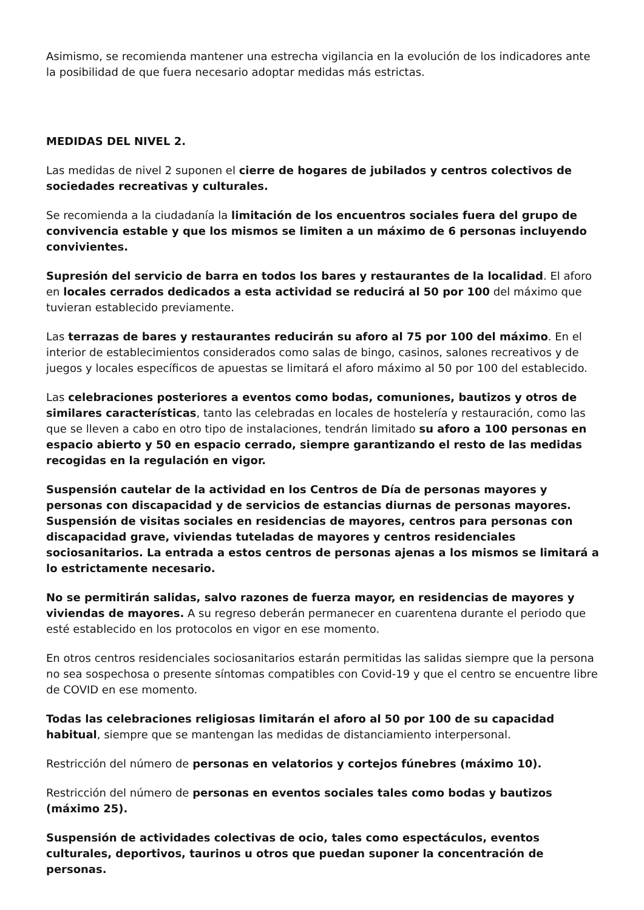Asimismo, se recomienda mantener una estrecha vigilancia en la evolución de los indicadores ante la posibilidad de que fuera necesario adoptar medidas más estrictas.
MEDIDAS DEL NIVEL 2.
Las medidas de nivel 2 suponen el cierre de hogares de jubilados y centros colectivos de sociedades recreativas y culturales.
Se recomienda a la ciudadanía la limitación de los encuentros sociales fuera del grupo de convivencia estable y que los mismos se limiten a un máximo de 6 personas incluyendo convivientes.
Supresión del servicio de barra en todos los bares y restaurantes de la localidad. El aforo en locales cerrados dedicados a esta actividad se reducirá al 50 por 100 del máximo que tuvieran establecido previamente.
Las terrazas de bares y restaurantes reducirán su aforo al 75 por 100 del máximo. En el interior de establecimientos considerados como salas de bingo, casinos, salones recreativos y de juegos y locales específicos de apuestas se limitará el aforo máximo al 50 por 100 del establecido.
Las celebraciones posteriores a eventos como bodas, comuniones, bautizos y otros de similares características, tanto las celebradas en locales de hostelería y restauración, como las que se lleven a cabo en otro tipo de instalaciones, tendrán limitado su aforo a 100 personas en espacio abierto y 50 en espacio cerrado, siempre garantizando el resto de las medidas recogidas en la regulación en vigor.
Suspensión cautelar de la actividad en los Centros de Día de personas mayores y personas con discapacidad y de servicios de estancias diurnas de personas mayores. Suspensión de visitas sociales en residencias de mayores, centros para personas con discapacidad grave, viviendas tuteladas de mayores y centros residenciales sociosanitarios. La entrada a estos centros de personas ajenas a los mismos se limitará a lo estrictamente necesario.
No se permitirán salidas, salvo razones de fuerza mayor, en residencias de mayores y viviendas de mayores. A su regreso deberán permanecer en cuarentena durante el periodo que esté establecido en los protocolos en vigor en ese momento.
En otros centros residenciales sociosanitarios estarán permitidas las salidas siempre que la persona no sea sospechosa o presente síntomas compatibles con Covid-19 y que el centro se encuentre libre de COVID en ese momento.
Todas las celebraciones religiosas limitarán el aforo al 50 por 100 de su capacidad habitual, siempre que se mantengan las medidas de distanciamiento interpersonal.
Restricción del número de personas en velatorios y cortejos fúnebres (máximo 10).
Restricción del número de personas en eventos sociales tales como bodas y bautizos (máximo 25).
Suspensión de actividades colectivas de ocio, tales como espectáculos, eventos culturales, deportivos, taurinos u otros que puedan suponer la concentración de personas.